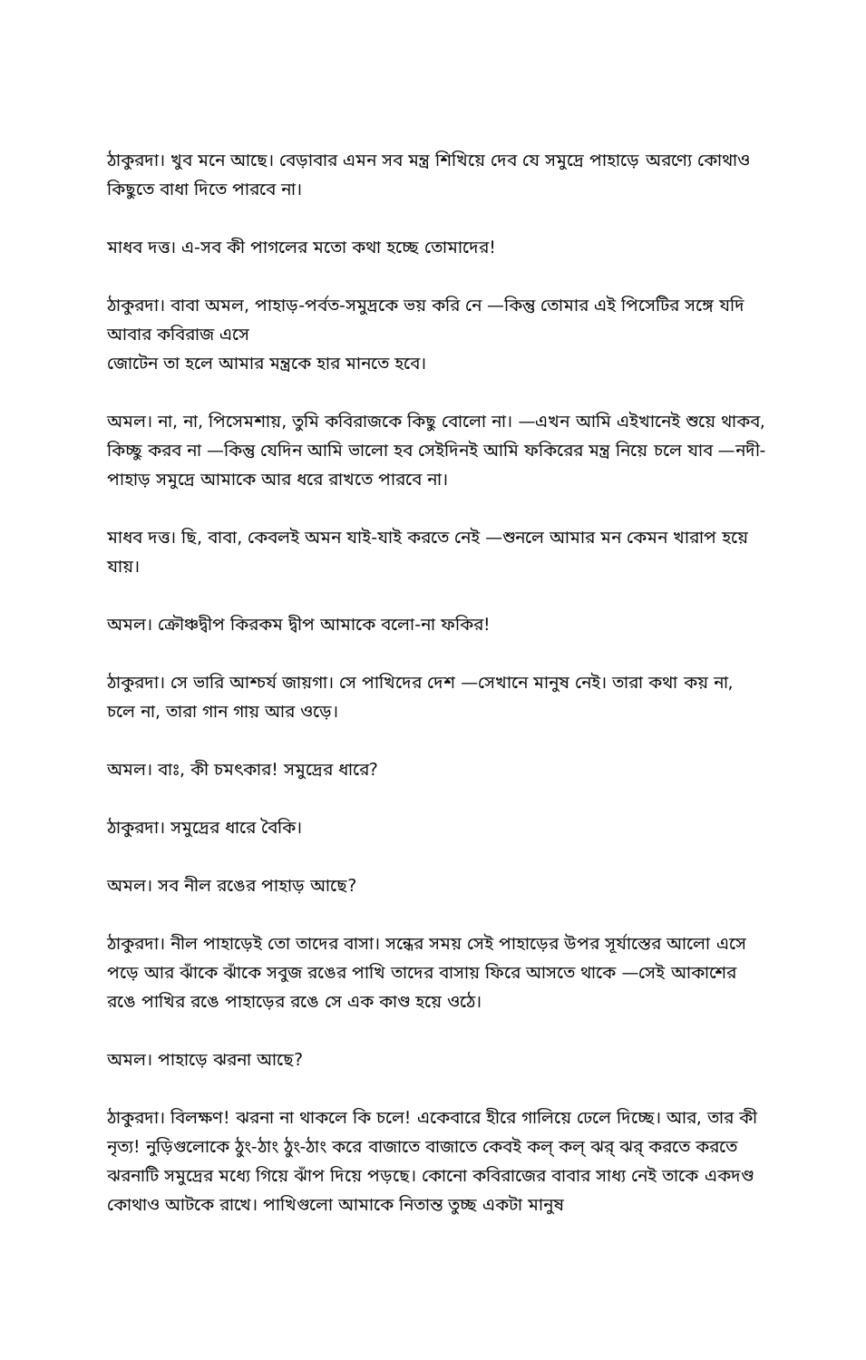ঠাকুরদা। খুব মনে আছে। বেড়াবার এমন সব মন্ত্র শিখিয়ে দেব যে সমুদ্রে পাহাড়ে অরণ্যে কোথাও কিছুতে বাধা দিতে পারবে না।
মাধব দত্ত। এ-সব কী পাগলের মতো কথা হচ্ছে তোমাদের!
ঠাকুরদা। বাবা অমল, পাহাড়-পর্বত-সমুদ্রকে ভয় করি নে —কিন্তু তোমার এই পিসেটির সঙ্গে যদি আবার কবিরাজ এসে
জোটেন তা হলে আমার মন্ত্রকে হার মানতে হবে।
অমল। না, না, পিসেমশায়, তুমি কবিরাজকে কিছু বোলো না। —এখন আমি এইখানেই শুয়ে থাকব, কিচ্ছু করব না —কিন্তু যেদিন আমি ভালো হব সেইদিনই আমি ফকিরের মন্ত্র নিয়ে চলে যাব —নদী-পাহাড় সমুদ্রে আমাকে আর ধরে রাখতে পারবে না।
মাধব দত্ত। ছি, বাবা, কেবলই অমন যাই-যাই করতে নেই —শুনলে আমার মন কেমন খারাপ হয়ে যায়।
অমল। ক্রৌঞ্চদ্বীপ কিরকম দ্বীপ আমাকে বলো-না ফকির!
ঠাকুরদা। সে ভারি আশ্চর্য জায়গা। সে পাখিদের দেশ —সেখানে মানুষ নেই। তারা কথা কয় না, চলে না, তারা গান গায় আর ওড়ে।
অমল। বাঃ, কী চমৎকার! সমুদ্রের ধারে?
ঠাকুরদা। সমুদ্রের ধারে বৈকি।
অমল। সব নীল রঙের পাহাড় আছে?
ঠাকুরদা। নীল পাহাড়েই তো তাদের বাসা। সন্ধের সময় সেই পাহাড়ের উপর সূর্যাস্তের আলো এসে পড়ে আর ঝাঁকে ঝাঁকে সবুজ রঙের পাখি তাদের বাসায় ফিরে আসতে থাকে —সেই আকাশের রঙে পাখির রঙে পাহাড়ের রঙে সে এক কাণ্ড হয়ে ওঠে।
অমল। পাহাড়ে ঝরনা আছে?
ঠাকুরদা। বিলক্ষণ! ঝরনা না থাকলে কি চলে! একেবারে হীরে গালিয়ে ঢেলে দিচ্ছে। আর, তার কী নৃত্য! নুড়িগুলোকে ঠুং-ঠাং ঠুং-ঠাং করে বাজাতে বাজাতে কেবই কল্ কল্ ঝর্ ঝর্ করতে করতে ঝরনাটি সমুদ্রের মধ্যে গিয়ে ঝাঁপ দিয়ে পড়ছে। কোনো কবিরাজের বাবার সাধ্য নেই তাকে একদণ্ড কোথাও আটকে রাখে। পাখিগুলো আমাকে নিতান্ত তুচ্ছ একটা মানুষ